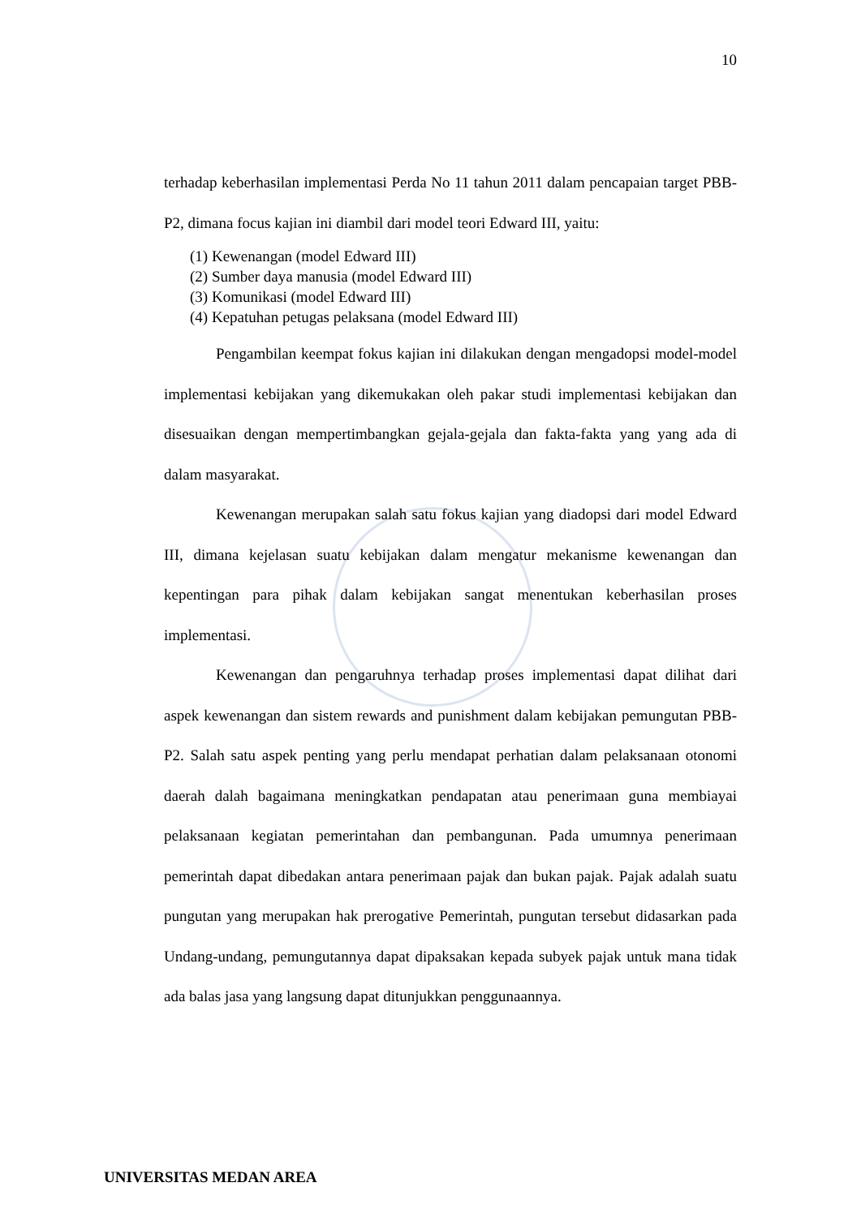10
terhadap keberhasilan implementasi Perda No 11 tahun 2011 dalam pencapaian target PBB-P2, dimana focus kajian ini diambil dari model teori Edward III, yaitu:
(1) Kewenangan (model Edward III)
(2) Sumber daya manusia (model Edward III)
(3) Komunikasi (model Edward III)
(4) Kepatuhan petugas pelaksana (model Edward III)
Pengambilan keempat fokus kajian ini dilakukan dengan mengadopsi model-model implementasi kebijakan yang dikemukakan oleh pakar studi implementasi kebijakan dan disesuaikan dengan mempertimbangkan gejala-gejala dan fakta-fakta yang yang ada di dalam masyarakat.
Kewenangan merupakan salah satu fokus kajian yang diadopsi dari model Edward III, dimana kejelasan suatu kebijakan dalam mengatur mekanisme kewenangan dan kepentingan para pihak dalam kebijakan sangat menentukan keberhasilan proses implementasi.
Kewenangan dan pengaruhnya terhadap proses implementasi dapat dilihat dari aspek kewenangan dan sistem rewards and punishment dalam kebijakan pemungutan PBB-P2. Salah satu aspek penting yang perlu mendapat perhatian dalam pelaksanaan otonomi daerah dalah bagaimana meningkatkan pendapatan atau penerimaan guna membiayai pelaksanaan kegiatan pemerintahan dan pembangunan. Pada umumnya penerimaan pemerintah dapat dibedakan antara penerimaan pajak dan bukan pajak. Pajak adalah suatu pungutan yang merupakan hak prerogative Pemerintah, pungutan tersebut didasarkan pada Undang-undang, pemungutannya dapat dipaksakan kepada subyek pajak untuk mana tidak ada balas jasa yang langsung dapat ditunjukkan penggunaannya.
UNIVERSITAS MEDAN AREA